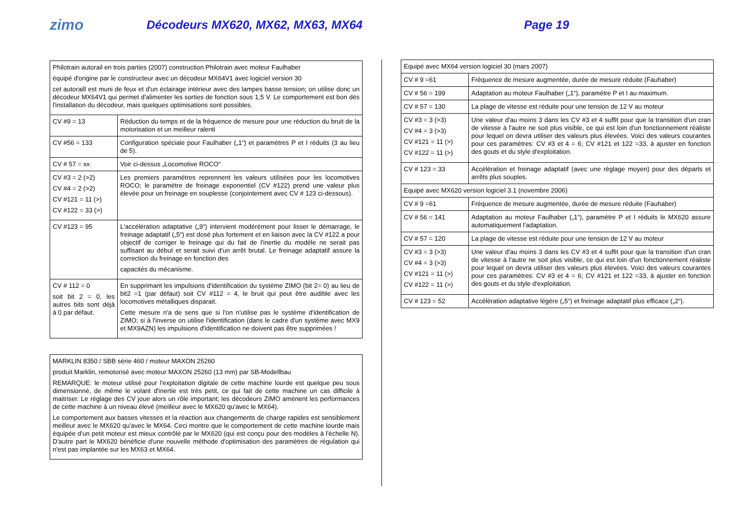zimo
Décodeurs MX620, MX62, MX63, MX64 Page 19
| Philotrain autorail en trois parties (2007) construction Philotrain avec moteur Faulhaber équipé d'origine par le constructeur avec un décodeur MX64V1 avec logiciel version 30 cet autoraill est muni de feux et d'un éclairage intérieur avec des lampes basse tension; on utilise donc un décodeur MX64V1 qui permet d'alimenter les sorties de fonction sous 1,5 V. Le comportement est bon dès l'installation du décodeur, mais quelques optimisations sont possibles. | |
| CV #9 = 13 | Réduction du temps et de la fréquence de mesure pour une réduction du bruit de la motorisation et un meilleur ralenti |
| CV #56 = 133 | Configuration spéciale pour Faulhaber („1“) et paramètres P et I réduits (3 au lieu de 5). |
| CV # 57 = xx | Voir ci-dessus „Locomotive ROCO“ |
| CV #3 = 2 (>2) CV #4 = 2 (>2) CV #121 = 11 (>) CV #122 = 33 (>) | Les premiers paramètres reprennent les valeurs utilisées pour les locomotives ROCO; le paramètre de freinage exponentiel (CV #122) prend une valeur plus élevée pour un freinage en souplesse (conjointement avec CV # 123 ci-dessous). |
| CV #123 = 95 | L'accélération adaptative („9“) intervient modérément pour lisser le démarrage, le freinage adaptatif („5“) est dosé plus fortement et en liaison avec la CV #122 a pour objectif de corriger le freinage qui du fait de l'inertie du modèle ne serait pas suffisant au début et serait suivi d'un arrêt brutal. Le freinage adaptatif assure la correction du freinage en fonction des capacités du mécanisme. |
| CV # 112 = 0 soit bit 2 = 0, les autres bits sont déjà à 0 par défaut. | En supprimant les impulsions d'identification du système ZIMO (bit 2= 0) au lieu de bit2 =1 (par défaut) soit CV #112 = 4, le bruit qui peut être audible avec les locomotives métalliques disparait. Cette mesure n'a de sens que si l'on n'utilise pas le système d'identification de ZIMO; si à l'inverse on utilise l'identification (dans le cadre d'un système avec MX9 et MX9AZN) les impulsions d'identification ne doivent pas être supprimées ! |
MARKLIN 8350 / SBB série 460 / moteur MAXON 25260
produit Marklin, remotorisé avec moteur MAXON 25260 (13 mm) par SB-Modellbau
REMARQUE: le moteur utilisé pour l'exploitation digitale de cette machine lourde est quelque peu sous dimensionné, de même le volant d'inertie est très petit, ce qui fait de cette machine un cas difficile à maitriser. Le réglage des CV joue alors un rôle important; les décodeurs ZIMO amènent les performances de cette machine à un niveau élevé (meilleur avec le MX620 qu'avec le MX64).
Le comportement aux basses vitesses et la réaction aux changements de charge rapides est sensiblement meilleur avec le MX620 qu'avec le MX64. Ceci montre que le comportement de cette machine lourde mais équipée d'un petit moteur est mieux contrôlé par le MX620 (qui est conçu pour des modèles à l'échelle N). D'autre part le MX620 bénéficie d'une nouvelle méthode d'optimisation des paramètres de régulation qui n'est pas implantée sur les MX63 et MX64.
| Equipé avec MX64 version logiciel 30 (mars 2007) | |
| CV # 9 =61 | Fréquence de mesure augmentée, durée de mesure réduite (Fauhaber) |
| CV # 56 = 199 | Adaptation au moteur Faulhaber („1“), paramètre P et I au maximum. |
| CV # 57 = 130 | La plage de vitesse est réduite pour une tension de 12 V au moteur |
| CV #3 = 3 (>3) CV #4 = 3 (>3) CV #121 = 11 (>) CV #122 = 11 (>) | Une valeur d'au moins 3 dans les CV #3 et 4 suffit pour que la transition d'un cran de vitesse à l'autre ne soit plus visible, ce qui est loin d'un fonctionnement réaliste pour lequel on devra utiliser des valeurs plus élevées. Voici des valeurs courantes pour ces paramètres: CV #3 et 4 = 6; CV #121 et 122 =33, à ajuster en fonction des gouts et du style d'exploitation. |
| CV # 123 = 33 | Accélération et freinage adaptatif (avec une réglage moyen) pour des départs et arrêts plus souples. |
| Equipé avec MX620 version logiciel 3.1 (novembre 2006) | |
| CV # 9 =61 | Fréquence de mesure augmentée, durée de mesure réduite (Fauhaber) |
| CV # 56 = 141 | Adaptation au moteur Faulhaber („1“), paramètre P et I réduits le MX620 assure automatiquement l'adaptation. |
| CV # 57 = 120 | La plage de vitesse est réduite pour une tension de 12 V au moteur |
| CV #3 = 3 (>3) CV #4 = 3 (>3) CV #121 = 11 (>) CV #122 = 11 (>) | Une valeur d'au moins 3 dans les CV #3 et 4 suffit pour que la transition d'un cran de vitesse à l'autre ne soit plus visible, ce qui est loin d'un fonctionnement réaliste pour lequel on devra utiliser des valeurs plus élevées. Voici des valeurs courantes pour ces paramètres: CV #3 et 4 = 6; CV #121 et 122 =33, à ajuster en fonction des gouts et du style d'exploitation. |
| CV # 123 = 52 | Accélération adaptative légère („5“) et freinage adaptatif plus efficace („2“). |